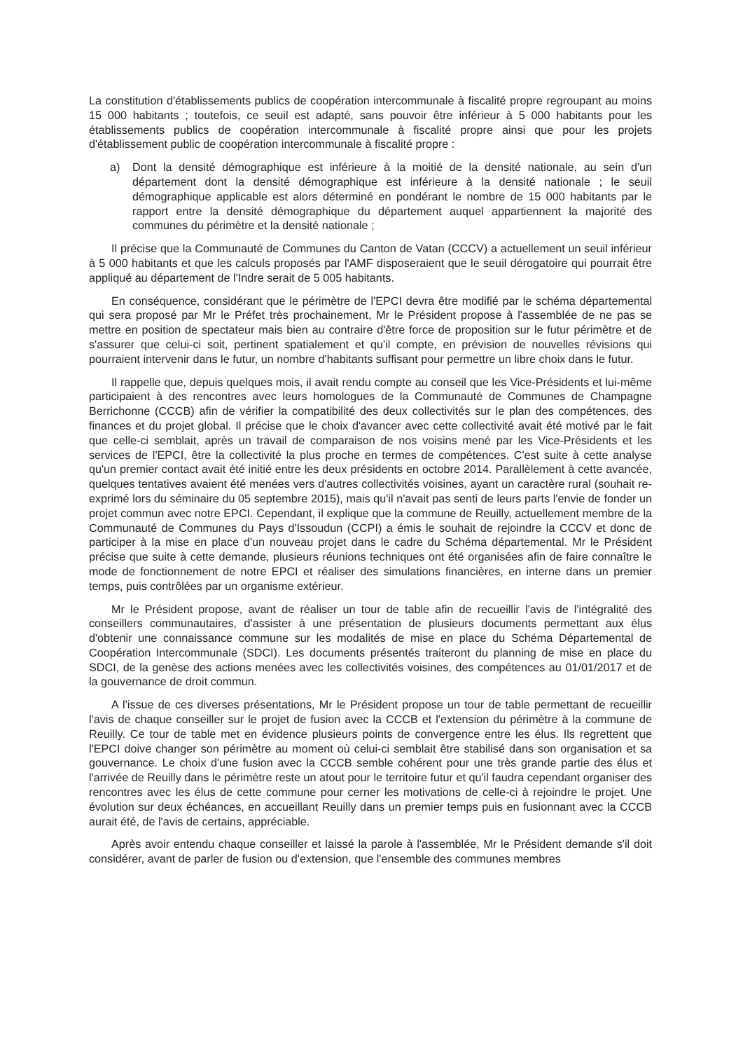La constitution d'établissements publics de coopération intercommunale à fiscalité propre regroupant au moins 15 000 habitants ; toutefois, ce seuil est adapté, sans pouvoir être inférieur à 5 000 habitants pour les établissements publics de coopération intercommunale à fiscalité propre ainsi que pour les projets d'établissement public de coopération intercommunale à fiscalité propre :
a) Dont la densité démographique est inférieure à la moitié de la densité nationale, au sein d'un département dont la densité démographique est inférieure à la densité nationale ; le seuil démographique applicable est alors déterminé en pondérant le nombre de 15 000 habitants par le rapport entre la densité démographique du département auquel appartiennent la majorité des communes du périmètre et la densité nationale ;
Il précise que la Communauté de Communes du Canton de Vatan (CCCV) a actuellement un seuil inférieur à 5 000 habitants et que les calculs proposés par l'AMF disposeraient que le seuil dérogatoire qui pourrait être appliqué au département de l'Indre serait de 5 005 habitants.
En conséquence, considérant que le périmètre de l'EPCI devra être modifié par le schéma départemental qui sera proposé par Mr le Préfet très prochainement, Mr le Président propose à l'assemblée de ne pas se mettre en position de spectateur mais bien au contraire d'être force de proposition sur le futur périmètre et de s'assurer que celui-ci soit, pertinent spatialement et qu'il compte, en prévision de nouvelles révisions qui pourraient intervenir dans le futur, un nombre d'habitants suffisant pour permettre un libre choix dans le futur.
Il rappelle que, depuis quelques mois, il avait rendu compte au conseil que les Vice-Présidents et lui-même participaient à des rencontres avec leurs homologues de la Communauté de Communes de Champagne Berrichonne (CCCB) afin de vérifier la compatibilité des deux collectivités sur le plan des compétences, des finances et du projet global. Il précise que le choix d'avancer avec cette collectivité avait été motivé par le fait que celle-ci semblait, après un travail de comparaison de nos voisins mené par les Vice-Présidents et les services de l'EPCI, être la collectivité la plus proche en termes de compétences. C'est suite à cette analyse qu'un premier contact avait été initié entre les deux présidents en octobre 2014. Parallèlement à cette avancée, quelques tentatives avaient été menées vers d'autres collectivités voisines, ayant un caractère rural (souhait re-exprimé lors du séminaire du 05 septembre 2015), mais qu'il n'avait pas senti de leurs parts l'envie de fonder un projet commun avec notre EPCI. Cependant, il explique que la commune de Reuilly, actuellement membre de la Communauté de Communes du Pays d'Issoudun (CCPI) a émis le souhait de rejoindre la CCCV et donc de participer à la mise en place d'un nouveau projet dans le cadre du Schéma départemental. Mr le Président précise que suite à cette demande, plusieurs réunions techniques ont été organisées afin de faire connaître le mode de fonctionnement de notre EPCI et réaliser des simulations financières, en interne dans un premier temps, puis contrôlées par un organisme extérieur.
Mr le Président propose, avant de réaliser un tour de table afin de recueillir l'avis de l'intégralité des conseillers communautaires, d'assister à une présentation de plusieurs documents permettant aux élus d'obtenir une connaissance commune sur les modalités de mise en place du Schéma Départemental de Coopération Intercommunale (SDCI). Les documents présentés traiteront du planning de mise en place du SDCI, de la genèse des actions menées avec les collectivités voisines, des compétences au 01/01/2017 et de la gouvernance de droit commun.
A l'issue de ces diverses présentations, Mr le Président propose un tour de table permettant de recueillir l'avis de chaque conseiller sur le projet de fusion avec la CCCB et l'extension du périmètre à la commune de Reuilly. Ce tour de table met en évidence plusieurs points de convergence entre les élus. Ils regrettent que l'EPCI doive changer son périmètre au moment où celui-ci semblait être stabilisé dans son organisation et sa gouvernance. Le choix d'une fusion avec la CCCB semble cohérent pour une très grande partie des élus et l'arrivée de Reuilly dans le périmètre reste un atout pour le territoire futur et qu'il faudra cependant organiser des rencontres avec les élus de cette commune pour cerner les motivations de celle-ci à rejoindre le projet. Une évolution sur deux échéances, en accueillant Reuilly dans un premier temps puis en fusionnant avec la CCCB aurait été, de l'avis de certains, appréciable.
Après avoir entendu chaque conseiller et laissé la parole à l'assemblée, Mr le Président demande s'il doit considérer, avant de parler de fusion ou d'extension, que l'ensemble des communes membres